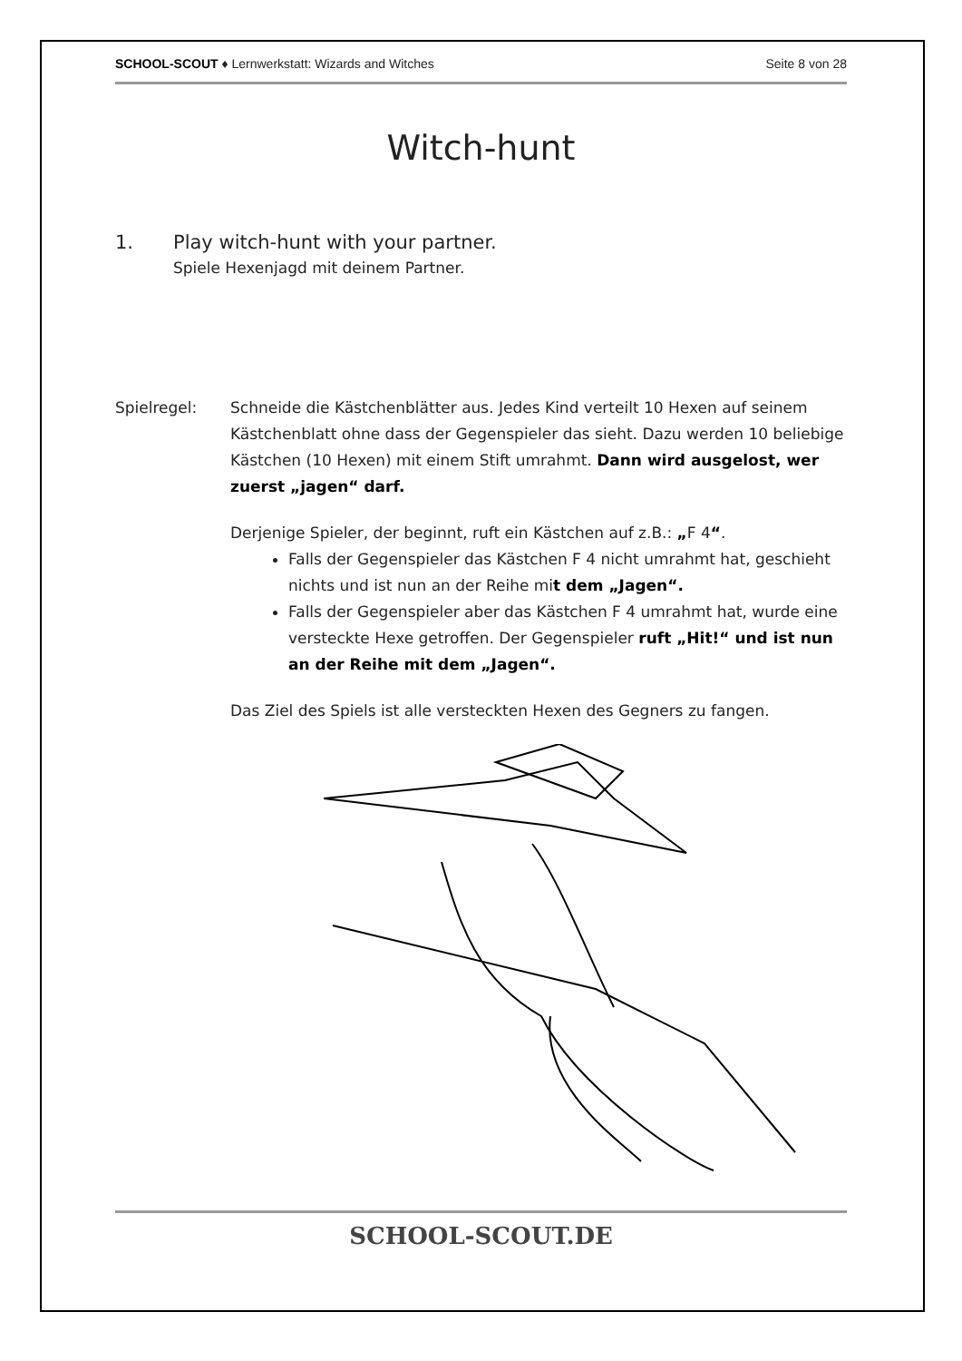SCHOOL-SCOUT ♦ Lernwerkstatt: Wizards and Witches Seite 8 von 28
Witch-hunt
1. Play witch-hunt with your partner.
Spiele Hexenjagd mit deinem Partner.
Spielregel: Schneide die Kästchenblätter aus. Jedes Kind verteilt 10 Hexen auf seinem Kästchenblatt ohne dass der Gegenspieler das sieht. Dazu werden 10 beliebige Kästchen (10 Hexen) mit einem Stift umrahmt. Dann wird ausgelost, wer zuerst „jagen“ darf.
Derjenige Spieler, der beginnt, ruft ein Kästchen auf z.B.: „F 4“.
Falls der Gegenspieler das Kästchen F 4 nicht umrahmt hat, geschieht nichts und ist nun an der Reihe mit dem „Jagen“.
Falls der Gegenspieler aber das Kästchen F 4 umrahmt hat, wurde eine versteckte Hexe getroffen. Der Gegenspieler ruft „Hit!“ und ist nun an der Reihe mit dem „Jagen“.
Das Ziel des Spiels ist alle versteckten Hexen des Gegners zu fangen.
SCHOOL-SCOUT.DE